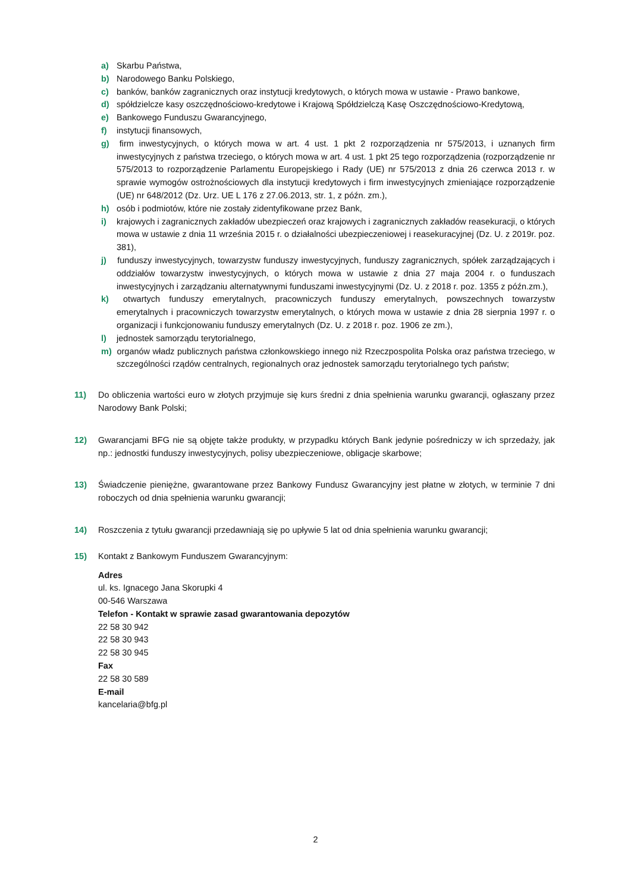a) Skarbu Państwa,
b) Narodowego Banku Polskiego,
c) banków, banków zagranicznych oraz instytucji kredytowych, o których mowa w ustawie - Prawo bankowe,
d) spółdzielcze kasy oszczędnościowo-kredytowe i Krajową Spółdzielczą Kasę Oszczędnościowo-Kredytową,
e) Bankowego Funduszu Gwarancyjnego,
f) instytucji finansowych,
g) firm inwestycyjnych, o których mowa w art. 4 ust. 1 pkt 2 rozporządzenia nr 575/2013, i uznanych firm inwestycyjnych z państwa trzeciego, o których mowa w art. 4 ust. 1 pkt 25 tego rozporządzenia (rozporządzenie nr 575/2013 to rozporządzenie Parlamentu Europejskiego i Rady (UE) nr 575/2013 z dnia 26 czerwca 2013 r. w sprawie wymogów ostrożnościowych dla instytucji kredytowych i firm inwestycyjnych zmieniające rozporządzenie (UE) nr 648/2012 (Dz. Urz. UE L 176 z 27.06.2013, str. 1, z późn. zm.),
h) osób i podmiotów, które nie zostały zidentyfikowane przez Bank,
i) krajowych i zagranicznych zakładów ubezpieczeń oraz krajowych i zagranicznych zakładów reasekuracji, o których mowa w ustawie z dnia 11 września 2015 r. o działalności ubezpieczeniowej i reasekuracyjnej (Dz. U. z 2019r. poz. 381),
j) funduszy inwestycyjnych, towarzystw funduszy inwestycyjnych, funduszy zagranicznych, spółek zarządzających i oddziałów towarzystw inwestycyjnych, o których mowa w ustawie z dnia 27 maja 2004 r. o funduszach inwestycyjnych i zarządzaniu alternatywnymi funduszami inwestycyjnymi (Dz. U. z 2018 r. poz. 1355 z późn.zm.),
k) otwartych funduszy emerytalnych, pracowniczych funduszy emerytalnych, powszechnych towarzystw emerytalnych i pracowniczych towarzystw emerytalnych, o których mowa w ustawie z dnia 28 sierpnia 1997 r. o organizacji i funkcjonowaniu funduszy emerytalnych (Dz. U. z 2018 r. poz. 1906 ze zm.),
l) jednostek samorządu terytorialnego,
m) organów władz publicznych państwa członkowskiego innego niż Rzeczpospolita Polska oraz państwa trzeciego, w szczególności rządów centralnych, regionalnych oraz jednostek samorządu terytorialnego tych państw;
11) Do obliczenia wartości euro w złotych przyjmuje się kurs średni z dnia spełnienia warunku gwarancji, ogłaszany przez Narodowy Bank Polski;
12) Gwarancjami BFG nie są objęte także produkty, w przypadku których Bank jedynie pośredniczy w ich sprzedaży, jak np.: jednostki funduszy inwestycyjnych, polisy ubezpieczeniowe, obligacje skarbowe;
13) Świadczenie pieniężne, gwarantowane przez Bankowy Fundusz Gwarancyjny jest płatne w złotych, w terminie 7 dni roboczych od dnia spełnienia warunku gwarancji;
14) Roszczenia z tytułu gwarancji przedawniają się po upływie 5 lat od dnia spełnienia warunku gwarancji;
15) Kontakt z Bankowym Funduszem Gwarancyjnym:
Adres
ul. ks. Ignacego Jana Skorupki 4
00-546 Warszawa
Telefon - Kontakt w sprawie zasad gwarantowania depozytów
22 58 30 942
22 58 30 943
22 58 30 945
Fax
22 58 30 589
E-mail
kancelaria@bfg.pl
2